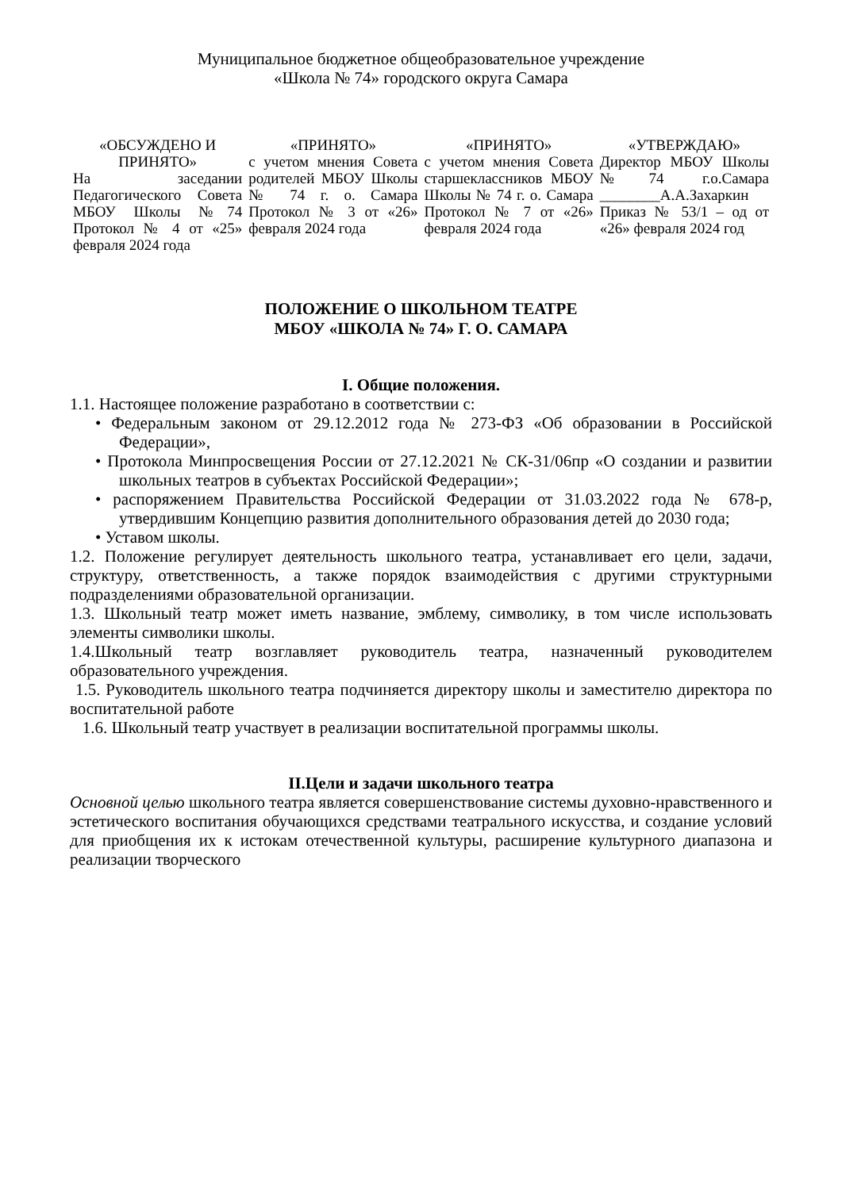Муниципальное бюджетное общеобразовательное учреждение
«Школа № 74» городского округа Самара
| «ОБСУЖДЕНО И ПРИНЯТО» На заседании Педагогического Совета МБОУ Школы №74 Протокол № 4 от «25» февраля 2024 года | «ПРИНЯТО» с учетом мнения Совета родителей МБОУ Школы № 74 г. о. Самара Протокол № 3 от «26» февраля 2024 года | «ПРИНЯТО» с учетом мнения Совета старшеклассников МБОУ Школы № 74 г. о. Самара Протокол № 7 от «26» февраля 2024 года | «УТВЕРЖДАЮ» Директор МБОУ Школы №74 г.о.Самара ________А.А.Захаркин Приказ № 53/1 – од от «26» февраля 2024 год |
ПОЛОЖЕНИЕ О ШКОЛЬНОМ ТЕАТРЕ
МБОУ «ШКОЛА № 74» Г. О. САМАРА
I. Общие положения.
1.1. Настоящее положение разработано в соответствии с:
• Федеральным законом от 29.12.2012 года № 273-ФЗ «Об образовании в Российской Федерации»,
• Протокола Минпросвещения России от 27.12.2021 № СК-31/06пр «О создании и развитии школьных театров в субъектах Российской Федерации»;
• распоряжением Правительства Российской Федерации от 31.03.2022 года № 678-р, утвердившим Концепцию развития дополнительного образования детей до 2030 года;
• Уставом школы.
1.2. Положение регулирует деятельность школьного театра, устанавливает его цели, задачи, структуру, ответственность, а также порядок взаимодействия с другими структурными подразделениями образовательной организации.
1.3. Школьный театр может иметь название, эмблему, символику, в том числе использовать элементы символики школы.
1.4.Школьный театр возглавляет руководитель театра, назначенный руководителем образовательного учреждения.
1.5. Руководитель школьного театра подчиняется директору школы и заместителю директора по воспитательной работе
1.6. Школьный театр участвует в реализации воспитательной программы школы.
II.Цели и задачи школьного театра
Основной целью школьного театра является совершенствование системы духовно-нравственного и эстетического воспитания обучающихся средствами театрального искусства, и создание условий для приобщения их к истокам отечественной культуры, расширение культурного диапазона и реализации творческого